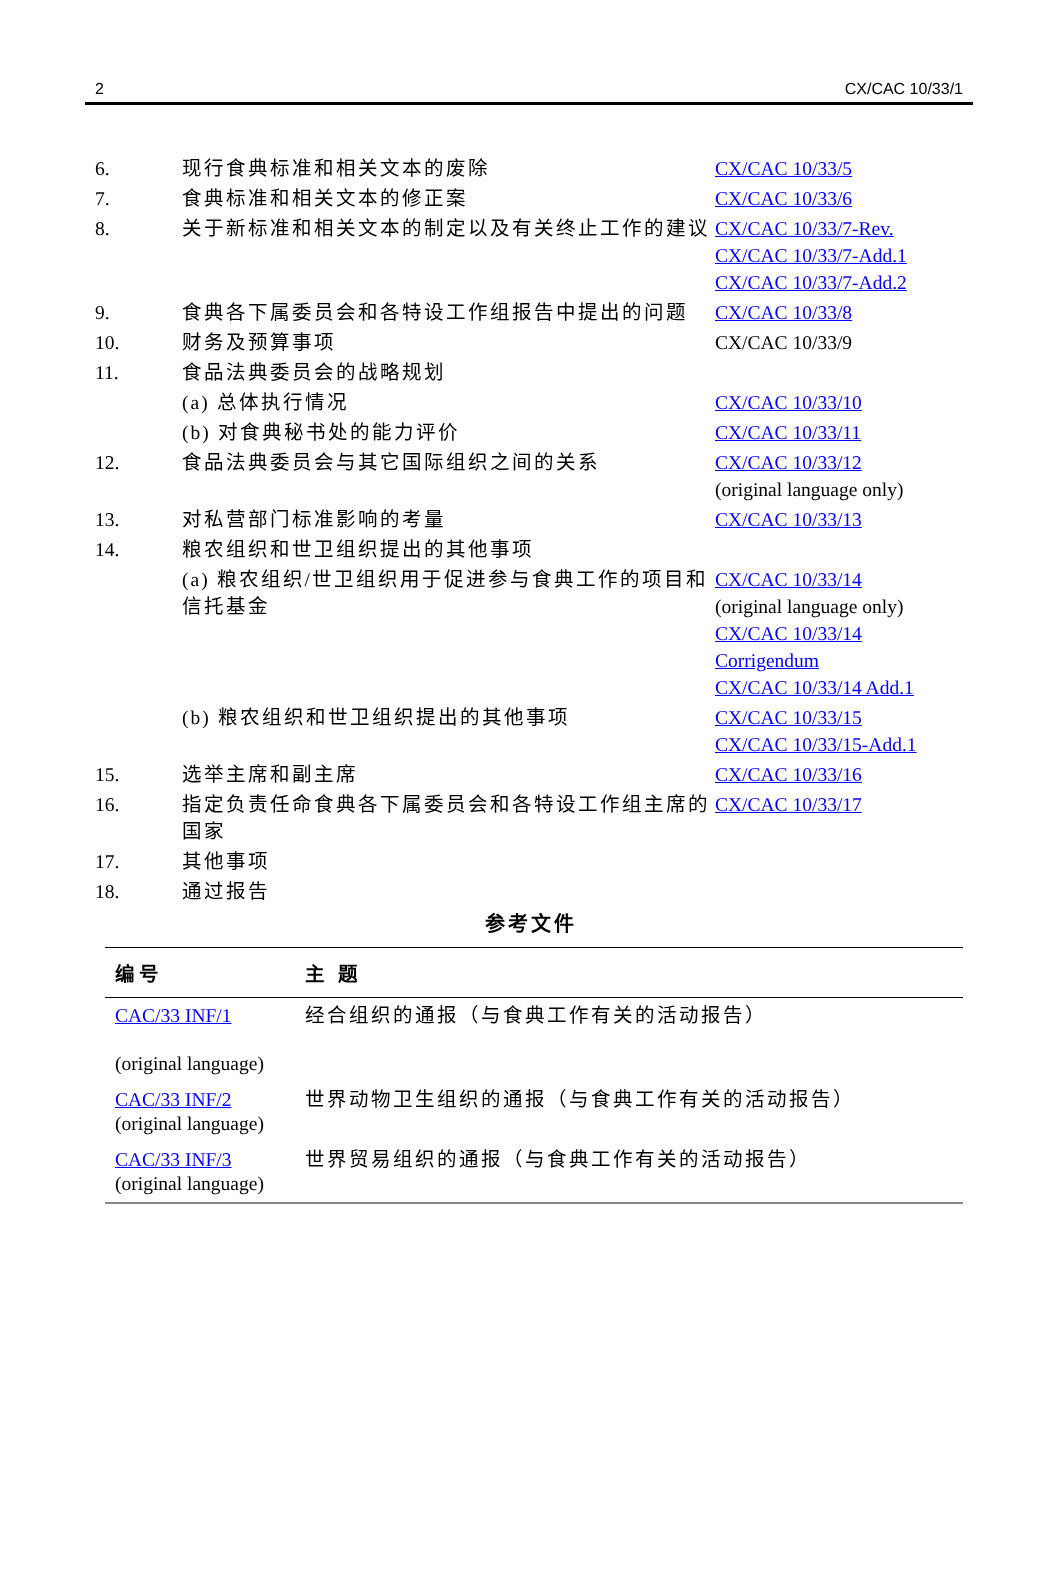2 CX/CAC 10/33/1
| 6. | 现行食典标准和相关文本的废除 | CX/CAC 10/33/5 |
| 7. | 食典标准和相关文本的修正案 | CX/CAC 10/33/6 |
| 8. | 关于新标准和相关文本的制定以及有关终止工作的建议 | CX/CAC 10/33/7-Rev. CX/CAC 10/33/7-Add.1 CX/CAC 10/33/7-Add.2 |
| 9. | 食典各下属委员会和各特设工作组报告中提出的问题 | CX/CAC 10/33/8 |
| 10. | 财务及预算事项 | CX/CAC 10/33/9 |
| 11. | 食品法典委员会的战略规划 | |
| | (a) 总体执行情况 | CX/CAC 10/33/10 |
| | (b) 对食典秘书处的能力评价 | CX/CAC 10/33/11 |
| 12. | 食品法典委员会与其它国际组织之间的关系 | CX/CAC 10/33/12 (original language only) |
| 13. | 对私营部门标准影响的考量 | CX/CAC 10/33/13 |
| 14. | 粮农组织和世卫组织提出的其他事项 | |
| | (a) 粮农组织/世卫组织用于促进参与食典工作的项目和信托基金 | CX/CAC 10/33/14 (original language only) CX/CAC 10/33/14 Corrigendum CX/CAC 10/33/14 Add.1 |
| | (b) 粮农组织和世卫组织提出的其他事项 | CX/CAC 10/33/15 CX/CAC 10/33/15-Add.1 |
| 15. | 选举主席和副主席 | CX/CAC 10/33/16 |
| 16. | 指定负责任命食典各下属委员会和各特设工作组主席的国家 | CX/CAC 10/33/17 |
| 17. | 其他事项 | |
| 18. | 通过报告 | |
参考文件
| 编号 | 主 题 |
| --- | --- |
| CAC/33 INF/1 (original language) | 经合组织的通报（与食典工作有关的活动报告） |
| CAC/33 INF/2 (original language) | 世界动物卫生组织的通报（与食典工作有关的活动报告） |
| CAC/33 INF/3 (original language) | 世界贸易组织的通报（与食典工作有关的活动报告） |